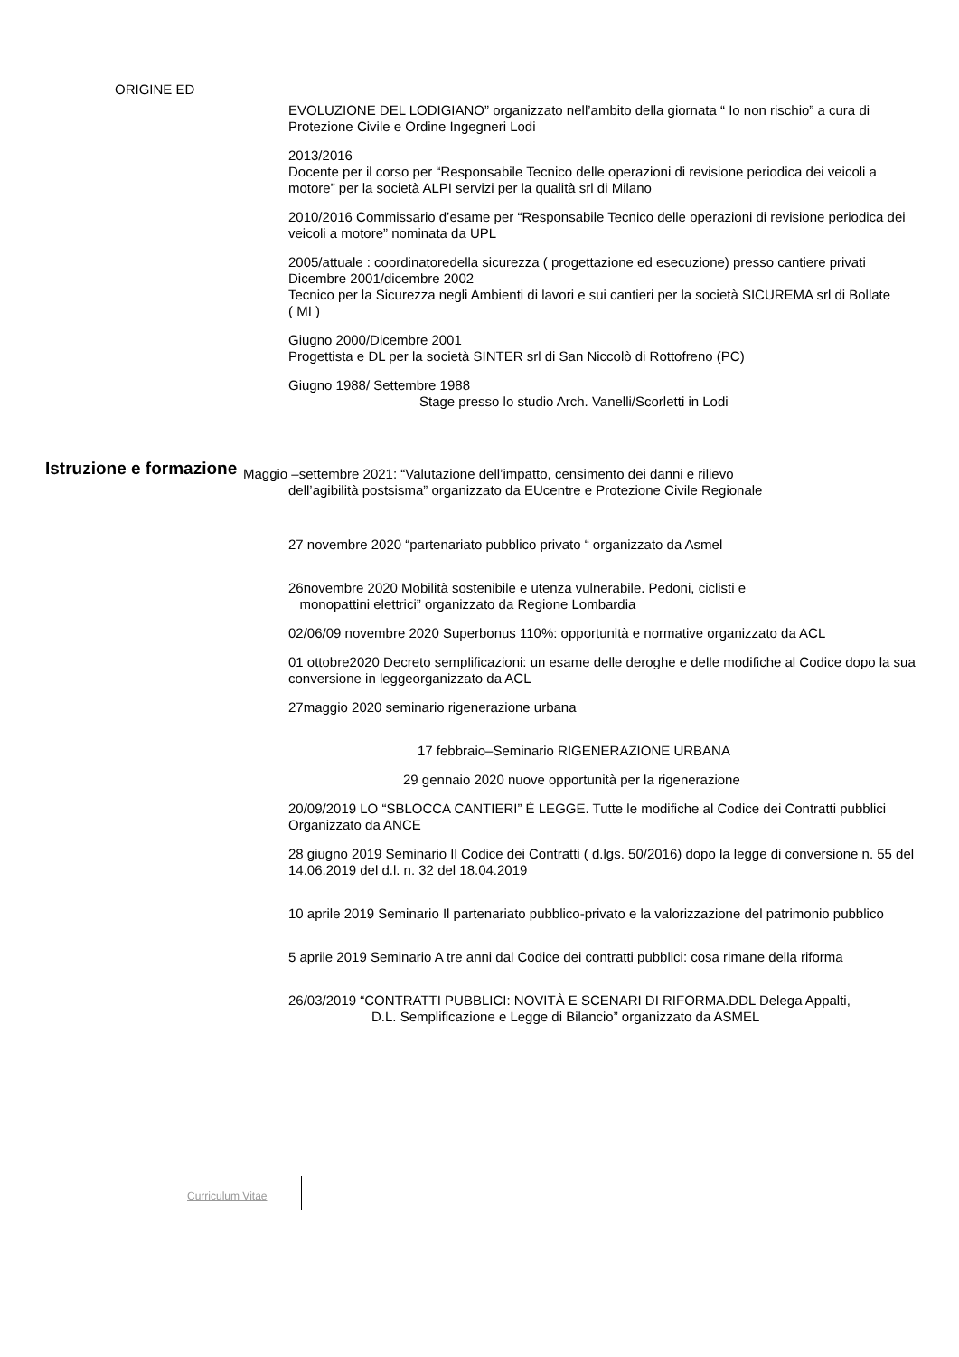ORIGINE ED
EVOLUZIONE DEL LODIGIANO” organizzato nell’ambito della giornata “ Io non rischio” a cura di Protezione Civile e Ordine Ingegneri Lodi
2013/2016
Docente per il corso per “Responsabile Tecnico delle operazioni di revisione periodica dei veicoli a motore” per la società ALPI servizi per la qualità srl di Milano
2010/2016 Commissario d’esame per “Responsabile Tecnico delle operazioni di revisione periodica dei veicoli a motore” nominata da UPL
2005/attuale : coordinatoredella sicurezza ( progettazione ed esecuzione) presso cantiere privati
Dicembre 2001/dicembre 2002
Tecnico per la Sicurezza negli Ambienti di lavori e sui cantieri per la società SICUREMA srl di Bollate
( MI )
Giugno 2000/Dicembre 2001
Progettista e DL per la società SINTER srl di San Niccolò di Rottofreno (PC)
Giugno 1988/ Settembre 1988
Stage presso lo studio Arch. Vanelli/Scorletti in Lodi
Istruzione e formazione
Maggio –settembre 2021: “Valutazione dell’impatto, censimento dei danni e rilievo
dell’agibilità postsisma” organizzato da EUcentre e Protezione Civile Regionale
27 novembre 2020 “partenariato pubblico privato “ organizzato da Asmel
26novembre 2020 Mobilità sostenibile e utenza vulnerabile. Pedoni, ciclisti e
monopattini elettrici” organizzato da Regione Lombardia
02/06/09 novembre 2020 Superbonus 110%: opportunità e normative organizzato da ACL
01 ottobre2020 Decreto semplificazioni: un esame delle deroghe e delle modifiche al Codice dopo la sua conversione in leggeorganizzato da ACL
27maggio 2020 seminario rigenerazione urbana
17 febbraio–Seminario RIGENERAZIONE URBANA
29 gennaio 2020 nuove opportunità per la rigenerazione
20/09/2019 LO “SBLOCCA CANTIERI” È LEGGE. Tutte le modifiche al Codice dei Contratti pubblici Organizzato da ANCE
28 giugno 2019 Seminario Il Codice dei Contratti ( d.lgs. 50/2016) dopo la legge di conversione n. 55 del 14.06.2019 del d.l. n. 32 del 18.04.2019
10 aprile 2019 Seminario Il partenariato pubblico-privato e la valorizzazione del patrimonio pubblico
5 aprile 2019 Seminario A tre anni dal Codice dei contratti pubblici: cosa rimane della riforma
26/03/2019 “CONTRATTI PUBBLICI: NOVITÀ E SCENARI DI RIFORMA.DDL Delega Appalti,
D.L. Semplificazione e Legge di Bilancio” organizzato da ASMEL
Curriculum Vitae